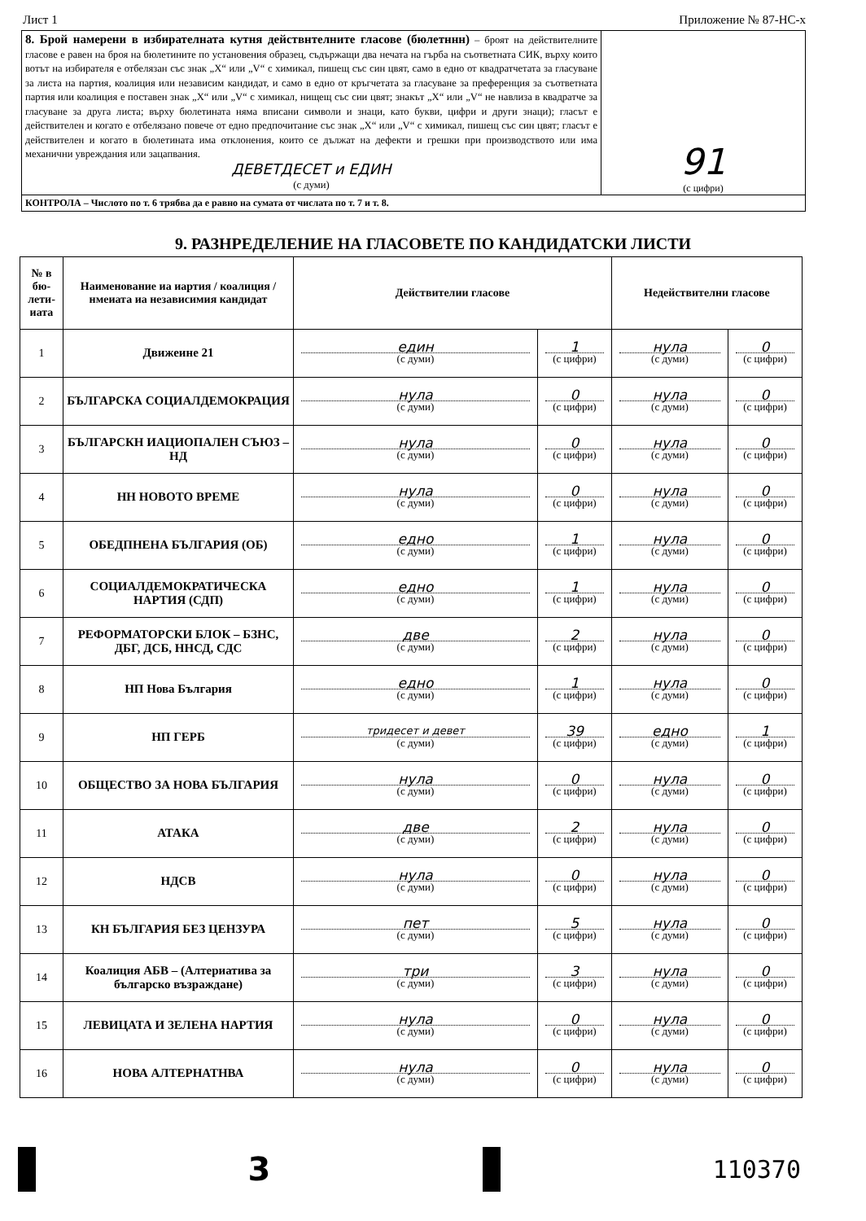Лист 1 Приложение № 87-НС-х
8. Брой намерени в избирателната кутня действнтелните гласове (бюлетннн) – броят на действителните гласове е равен на броя на бюлетините по установения образец, съдържащи два нечата на гърба на съответната СИК, върху които вотът на избирателя е отбелязан със знак „X“ или „V“ с химикал, пишещ със син цвят, само в едно от квадратчетата за гласуване за листа на партия, коалиция или независим кандидат, и само в едно от кръгчетата за гласуване за преференция за съответната партия или коалиция е поставен знак „X“ или „V“ с химикал, нищещ със сии цвят; знакът „X“ или „V“ не навлиза в квадратче за гласуване за друга листа; върху бюлетината няма вписани символи и знаци, като букви, цифри и други знаци); гласът е действителен и когато е отбелязано повече от едно предпочитание със знак „X“ или „V“ с химикал, пишещ със син цвят; гласът е действителен и когато в бюлетината има отклонения, които се дължат на дефекти и грешки при производството или има механични увреждания или зацапвания.
ДЕВЕТДЕСЕТ и ЕДИН
(с думи)
91
(с цифри)
КОНТРОЛА – Числото по т. 6 трябва да е равно на сумата от числата по т. 7 и т. 8.
9. РАЗНРЕДЕЛЕНИЕ НА ГЛАСОВЕТЕ ПО КАНДИДАТСКИ ЛИСТИ
| № в бю-лети-иата | Наименование иа иартия / коалиция / нмеиата иа независимия кандидат | Действителии гласове | | Недействителни гласове | |
| --- | --- | --- | --- | --- | --- |
| 1 | Движеине 21 | един (с думи) | 1 (с цифри) | нула (с думи) | 0 (с цифри) |
| 2 | БЪЛГАРСКА СОЦИАЛДЕМОКРАЦИЯ | нула (с думи) | 0 (с цифри) | нула (с думи) | 0 (с цифри) |
| 3 | БЪЛГАРСКН ИАЦИОПАЛЕН СЪЮЗ – НД | нула (с думи) | 0 (с цифри) | нула (с думи) | 0 (с цифри) |
| 4 | НН НОВОТО ВРЕМЕ | нула (с думи) | 0 (с цифри) | нула (с думи) | 0 (с цифри) |
| 5 | ОБЕДПНЕНА БЪЛГАРИЯ (ОБ) | едно (с думи) | 1 (с цифри) | нула (с думи) | 0 (с цифри) |
| 6 | СОЦИАЛДЕМОКРАТИЧЕСКА НАРТИЯ (СДП) | едно (с думи) | 1 (с цифри) | нула (с думи) | 0 (с цифри) |
| 7 | РЕФОРМАТОРСКИ БЛОК – БЗНС, ДБГ, ДСБ, ННСД, СДС | две (с думи) | 2 (с цифри) | нула (с думи) | 0 (с цифри) |
| 8 | НП Нова България | едно (с думи) | 1 (с цифри) | нула (с думи) | 0 (с цифри) |
| 9 | НП ГЕРБ | тридесет и девет (с думи) | 39 (с цифри) | едно (с думи) | 1 (с цифри) |
| 10 | ОБЩЕСТВО ЗА НОВА БЪЛГАРИЯ | нула (с думи) | 0 (с цифри) | нула (с думи) | 0 (с цифри) |
| 11 | АТАКА | две (с думи) | 2 (с цифри) | нула (с думи) | 0 (с цифри) |
| 12 | НДСВ | нула (с думи) | 0 (с цифри) | нула (с думи) | 0 (с цифри) |
| 13 | КН БЪЛГАРИЯ БЕЗ ЦЕНЗУРА | пет (с думи) | 5 (с цифри) | нула (с думи) | 0 (с цифри) |
| 14 | Коалиция АБВ – (Алтериатива за българско възраждане) | три (с думи) | 3 (с цифри) | нула (с думи) | 0 (с цифри) |
| 15 | ЛЕВИЦАТА И ЗЕЛЕНА НАРТИЯ | нула (с думи) | 0 (с цифри) | нула (с думи) | 0 (с цифри) |
| 16 | НОВА АЛТЕРНАТНВА | нула (с думи) | 0 (с цифри) | нула (с думи) | 0 (с цифри) |
3
110370